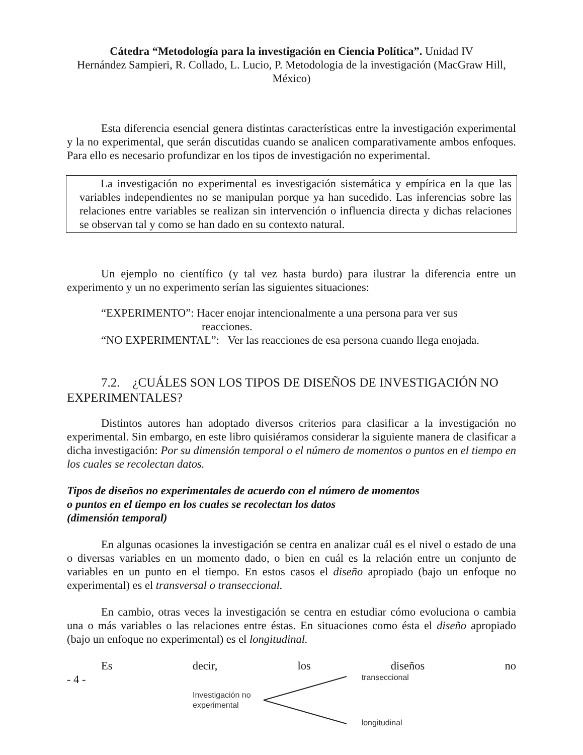Cátedra “Metodología para la investigación en Ciencia Política”. Unidad IV
Hernández Sampieri, R. Collado, L. Lucio, P. Metodologia de la investigación (MacGraw Hill, México)
Esta diferencia esencial genera distintas características entre la investigación experimental y la no experimental, que serán discutidas cuando se analicen comparativamente ambos enfoques. Para ello es necesario profundizar en los tipos de investigación no experimental.
La investigación no experimental es investigación sistemática y empírica en la que las variables independientes no se manipulan porque ya han sucedido. Las inferencias sobre las relaciones entre variables se realizan sin intervención o influencia directa y dichas relaciones se observan tal y como se han dado en su contexto natural.
Un ejemplo no científico (y tal vez hasta burdo) para ilustrar la diferencia entre un experimento y un no experimento serían las siguientes situaciones:
“EXPERIMENTO”: Hacer enojar intencionalmente a una persona para ver sus
reacciones.
“NO EXPERIMENTAL”: Ver las reacciones de esa persona cuando llega enojada.
7.2. ¿CUÁLES SON LOS TIPOS DE DISEÑOS DE INVESTIGACIÓN NO
EXPERIMENTALES?
Distintos autores han adoptado diversos criterios para clasificar a la investigación no experimental. Sin embargo, en este libro quisiéramos considerar la siguiente manera de clasificar a dicha investigación: Por su dimensión temporal o el número de momentos o puntos en el tiempo en los cuales se recolectan datos.
Tipos de diseños no experimentales de acuerdo con el número de momentos
o puntos en el tiempo en los cuales se recolectan los datos
(dimensión temporal)
En algunas ocasiones la investigación se centra en analizar cuál es el nivel o estado de una o diversas variables en un momento dado, o bien en cuál es la relación entre un conjunto de variables en un punto en el tiempo. En estos casos el diseño apropiado (bajo un enfoque no experimental) es el transversal o transeccional.
En cambio, otras veces la investigación se centra en estudiar cómo evoluciona o cambia una o más variables o las relaciones entre éstas. En situaciones como ésta el diseño apropiado (bajo un enfoque no experimental) es el longitudinal.
Es decir, los diseños no
- 4 -
Investigación no
experimental
transeccional
longitudinal